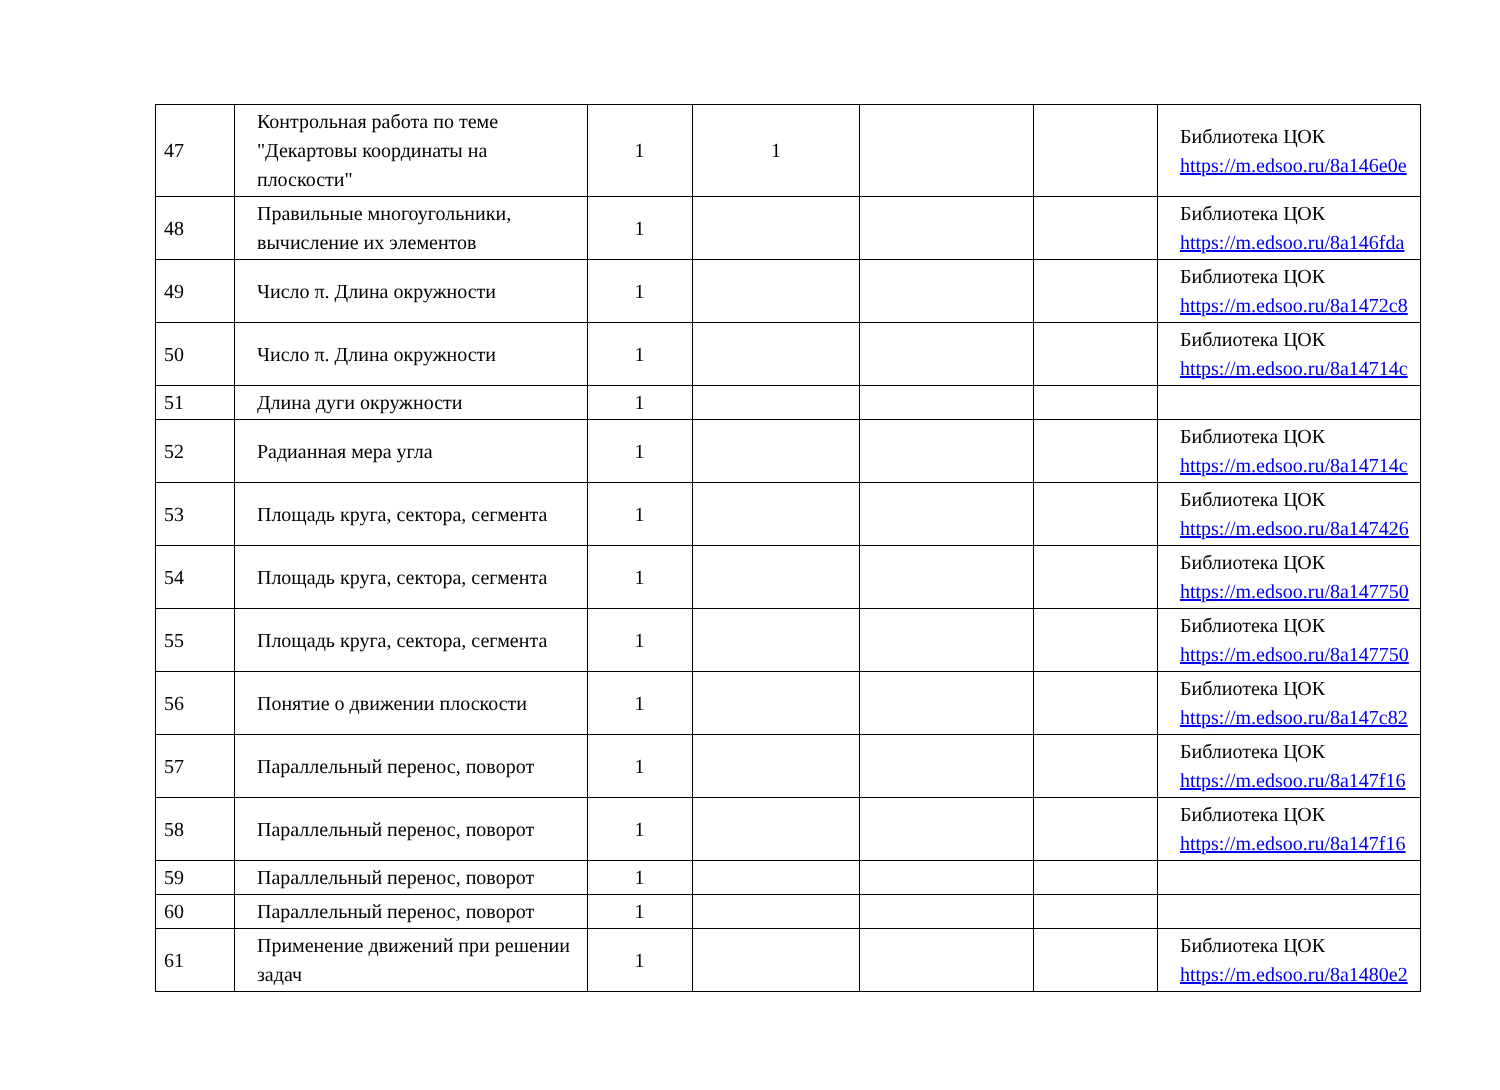| 47 | Контрольная работа по теме "Декартовы координаты на плоскости" | 1 | 1 | | | Библиотека ЦОК https://m.edsoo.ru/8a146e0e |
| 48 | Правильные многоугольники, вычисление их элементов | 1 | | | | Библиотека ЦОК https://m.edsoo.ru/8a146fda |
| 49 | Число π. Длина окружности | 1 | | | | Библиотека ЦОК https://m.edsoo.ru/8a1472c8 |
| 50 | Число π. Длина окружности | 1 | | | | Библиотека ЦОК https://m.edsoo.ru/8a14714c |
| 51 | Длина дуги окружности | 1 | | | | |
| 52 | Радианная мера угла | 1 | | | | Библиотека ЦОК https://m.edsoo.ru/8a14714c |
| 53 | Площадь круга, сектора, сегмента | 1 | | | | Библиотека ЦОК https://m.edsoo.ru/8a147426 |
| 54 | Площадь круга, сектора, сегмента | 1 | | | | Библиотека ЦОК https://m.edsoo.ru/8a147750 |
| 55 | Площадь круга, сектора, сегмента | 1 | | | | Библиотека ЦОК https://m.edsoo.ru/8a147750 |
| 56 | Понятие о движении плоскости | 1 | | | | Библиотека ЦОК https://m.edsoo.ru/8a147c82 |
| 57 | Параллельный перенос, поворот | 1 | | | | Библиотека ЦОК https://m.edsoo.ru/8a147f16 |
| 58 | Параллельный перенос, поворот | 1 | | | | Библиотека ЦОК https://m.edsoo.ru/8a147f16 |
| 59 | Параллельный перенос, поворот | 1 | | | | |
| 60 | Параллельный перенос, поворот | 1 | | | | |
| 61 | Применение движений при решении задач | 1 | | | | Библиотека ЦОК https://m.edsoo.ru/8a1480e2 |